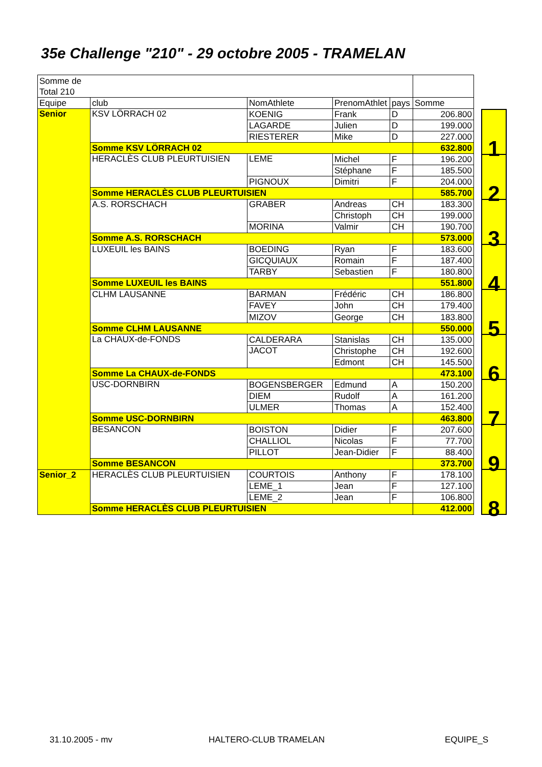35e Challenge "210" - 29 octobre 2005 - TRAMELAN
| Somme de Total 210 | | | | | |
| Equipe | club | NomAthlete | PrenomAthlet | pays | Somme |
| Senior | KSV LÖRRACH 02 | KOENIG | Frank | D | 206.800 |
| | | LAGARDE | Julien | D | 199.000 |
| | | RIESTERER | Mike | D | 227.000 |
| | Somme KSV LÖRRACH 02 | | | | 632.800 |
| | HERACLÈS CLUB PLEURTUISIEN | LEME | Michel | F | 196.200 |
| | | | Stéphane | F | 185.500 |
| | | PIGNOUX | Dimitri | F | 204.000 |
| | Somme HERACLÈS CLUB PLEURTUISIEN | | | | 585.700 |
| | A.S. RORSCHACH | GRABER | Andreas | CH | 183.300 |
| | | | Christoph | CH | 199.000 |
| | | MORINA | Valmir | CH | 190.700 |
| | Somme A.S. RORSCHACH | | | | 573.000 |
| | LUXEUIL les BAINS | BOEDING | Ryan | F | 183.600 |
| | | GICQUIAUX | Romain | F | 187.400 |
| | | TARBY | Sebastien | F | 180.800 |
| | Somme LUXEUIL les BAINS | | | | 551.800 |
| | CLHM LAUSANNE | BARMAN | Frédéric | CH | 186.800 |
| | | FAVEY | John | CH | 179.400 |
| | | MIZOV | George | CH | 183.800 |
| | Somme CLHM LAUSANNE | | | | 550.000 |
| | La CHAUX-de-FONDS | CALDERARA | Stanislas | CH | 135.000 |
| | | JACOT | Christophe | CH | 192.600 |
| | | | Edmont | CH | 145.500 |
| | Somme La CHAUX-de-FONDS | | | | 473.100 |
| | USC-DORNBIRN | BOGENSBERGER | Edmund | A | 150.200 |
| | | DIEM | Rudolf | A | 161.200 |
| | | ULMER | Thomas | A | 152.400 |
| | Somme USC-DORNBIRN | | | | 463.800 |
| | BESANCON | BOISTON | Didier | F | 207.600 |
| | | CHALLIOL | Nicolas | F | 77.700 |
| | | PILLOT | Jean-Didier | F | 88.400 |
| | Somme BESANCON | | | | 373.700 |
| Senior_2 | HERACLÈS CLUB PLEURTUISIEN | COURTOIS | Anthony | F | 178.100 |
| | | LEME_1 | Jean | F | 127.100 |
| | | LEME_2 | Jean | F | 106.800 |
| | Somme HERACLÈS CLUB PLEURTUISIEN | | | | 412.000 |
| 1 |
| 2 |
| 3 |
| 4 |
| 5 |
| 6 |
| 7 |
| 9 |
| 8 |
31.10.2005 - mv HALTERO-CLUB TRAMELAN EQUIPE_S